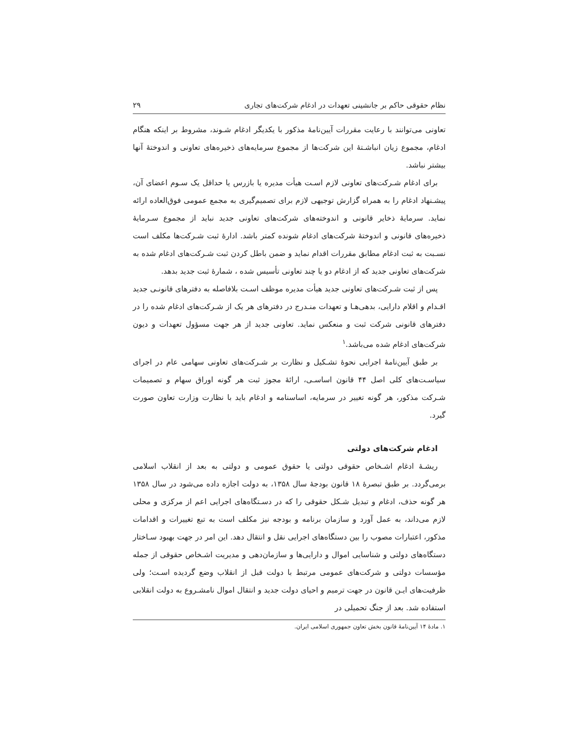نظام حقوقی حاکم بر جانشینی تعهدات در ادغام شرکت‌های تجاری ۲۹
تعاونی می‌توانند با رعایت مقررات آیین‌نامهٔ مذکور با یکدیگر ادغام شـوند، مشروط بر اینکه هنگام ادغام، مجموع زیان انباشـتهٔ این شرکت‌ها از مجموع سرمایه‌های ذخیره‌های تعاونی و اندوختهٔ آنها بیشتر نباشد.
برای ادغام شـرکت‌های تعاونی لازم اسـت هیأت مدیره یا بازرس یا حداقل یک سـوم اعضای آن، پیشـنهاد ادغام را به همراه گزارش توجیهی لازم برای تصمیم‌گیری به مجمع عمومی فوق‌العاده ارائه نماید. سرمایهٔ ذخایر قانونی و اندوخته‌های شرکت‌های تعاونی جدید نباید از مجموع سـرمایهٔ ذخیره‌های قانونی و اندوختهٔ شرکت‌های ادغام شونده کمتر باشد. ادارهٔ ثبت شـرکت‌ها مکلف است نسـبت به ثبت ادغام مطابق مقررات اقدام نماید و ضمن باطل کردن ثبت شـرکت‌های ادغام شده به شرکت‌های تعاونی جدید که از ادغام دو یا چند تعاونی تأسیس شده ، شمارهٔ ثبت جدید بدهد.
پس از ثبت شـرکت‌های تعاونی جدید هیأت مدیره موظف اسـت بلافاصله به دفترهای قانونـی جدید اقـدام و اقلام دارایی، بدهی‌هـا و تعهدات منـدرج در دفترهای هر یک از شـرکت‌های ادغام شده را در دفترهای قانونی شرکت ثبت و منعکس نماید. تعاونی جدید از هر جهت مسؤول تعهدات و دیون شرکت‌های ادغام شده می‌باشد.<sup>۱</sup>
بر طبق آیین‌نامهٔ اجرایی نحوهٔ تشـکیل و نظارت بر شـرکت‌های تعاونی سهامی عام در اجرای سیاسـت‌های کلی اصل ۴۴ قانون اساسـی، ارائهٔ مجوز ثبت هر گونه اوراق سهام و تصمیمات شـرکت مذکور، هر گونه تغییر در سرمایه، اساسنامه و ادغام باید با نظارت وزارت تعاون صورت گیرد.
ادغام شرکت‌های دولتی
ریشـهٔ ادغام اشـخاص حقوقی دولتی یا حقوق عمومی و دولتی به بعد از انقلاب اسلامی برمی‌گردد. بر طبق تبصرهٔ ۱۸ قانون بودجهٔ سال ۱۳۵۸، به دولت اجازه داده می‌شود در سال ۱۳۵۸ هر گونه حذف، ادغام و تبدیل شـکل حقوقی را که در دسـتگاه‌های اجرایی اعم از مرکزی و محلی لازم می‌داند، به عمل آورد و سازمان برنامه و بودجه نیز مکلف است به تبع تغییرات و اقدامات مذکور، اعتبارات مصوب را بین دستگاه‌های اجرایی نقل و انتقال دهد. این امر در جهت بهبود سـاختار دستگاه‌های دولتی و شناسایی اموال و دارایی‌ها و سازمان‌دهی و مدیریت اشـخاص حقوقی از جمله مؤسسات دولتی و شرکت‌های عمومی مرتبط با دولت قبل از انقلاب وضع گردیده اسـت؛ ولی ظرفیت‌های ایـن قانون در جهت ترمیم و احیای دولت جدید و انتقال اموال نامشـروع به دولت انقلابی استفاده شد. بعد از جنگ تحمیلی در
۱. مادهٔ ۱۴ آیین‌نامهٔ قانون بخش تعاون جمهوری اسلامی ایران.